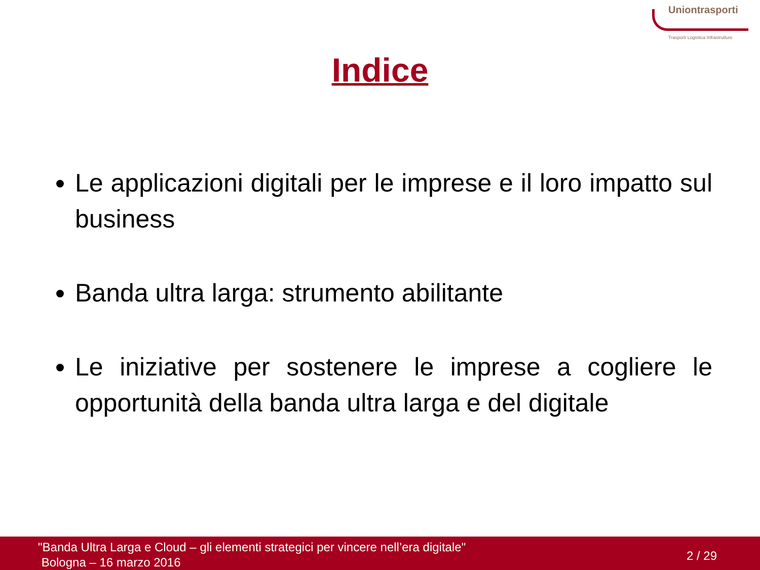Uniontrasporti
Trasporti Logistica Infrastrutture
Indice
Le applicazioni digitali per le imprese e il loro impatto sul business
Banda ultra larga: strumento abilitante
Le iniziative per sostenere le imprese a cogliere le opportunità della banda ultra larga e del digitale
"Banda Ultra Larga e Cloud – gli elementi strategici per vincere nell’era digitale"
Bologna – 16 marzo 2016
2 / 29